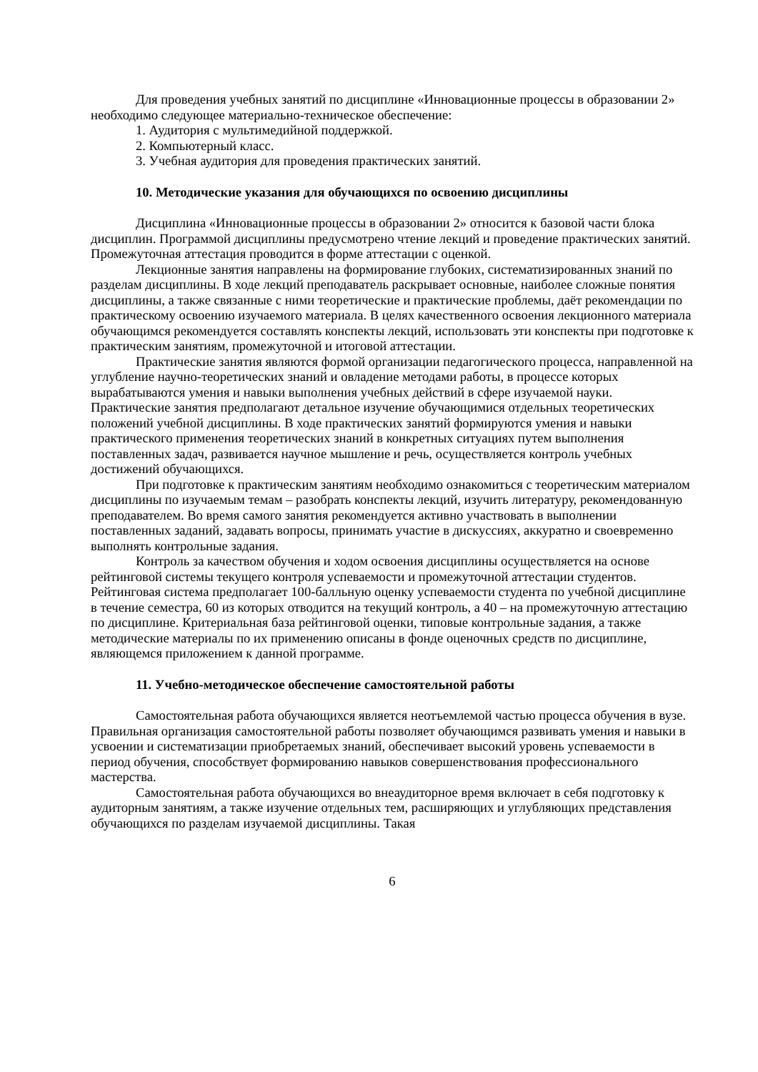Для проведения учебных занятий по дисциплине «Инновационные процессы в образовании 2» необходимо следующее материально-техническое обеспечение:
1. Аудитория с мультимедийной поддержкой.
2. Компьютерный класс.
3. Учебная аудитория для проведения практических занятий.
10. Методические указания для обучающихся по освоению дисциплины
Дисциплина «Инновационные процессы в образовании 2» относится к базовой части блока дисциплин. Программой дисциплины предусмотрено чтение лекций и проведение практических занятий. Промежуточная аттестация проводится в форме аттестации с оценкой.
Лекционные занятия направлены на формирование глубоких, систематизированных знаний по разделам дисциплины. В ходе лекций преподаватель раскрывает основные, наиболее сложные понятия дисциплины, а также связанные с ними теоретические и практические проблемы, даёт рекомендации по практическому освоению изучаемого материала. В целях качественного освоения лекционного материала обучающимся рекомендуется составлять конспекты лекций, использовать эти конспекты при подготовке к практическим занятиям, промежуточной и итоговой аттестации.
Практические занятия являются формой организации педагогического процесса, направленной на углубление научно-теоретических знаний и овладение методами работы, в процессе которых вырабатываются умения и навыки выполнения учебных действий в сфере изучаемой науки. Практические занятия предполагают детальное изучение обучающимися отдельных теоретических положений учебной дисциплины. В ходе практических занятий формируются умения и навыки практического применения теоретических знаний в конкретных ситуациях путем выполнения поставленных задач, развивается научное мышление и речь, осуществляется контроль учебных достижений обучающихся.
При подготовке к практическим занятиям необходимо ознакомиться с теоретическим материалом дисциплины по изучаемым темам – разобрать конспекты лекций, изучить литературу, рекомендованную преподавателем. Во время самого занятия рекомендуется активно участвовать в выполнении поставленных заданий, задавать вопросы, принимать участие в дискуссиях, аккуратно и своевременно выполнять контрольные задания.
Контроль за качеством обучения и ходом освоения дисциплины осуществляется на основе рейтинговой системы текущего контроля успеваемости и промежуточной аттестации студентов. Рейтинговая система предполагает 100-балльную оценку успеваемости студента по учебной дисциплине в течение семестра, 60 из которых отводится на текущий контроль, а 40 – на промежуточную аттестацию по дисциплине. Критериальная база рейтинговой оценки, типовые контрольные задания, а также методические материалы по их применению описаны в фонде оценочных средств по дисциплине, являющемся приложением к данной программе.
11. Учебно-методическое обеспечение самостоятельной работы
Самостоятельная работа обучающихся является неотъемлемой частью процесса обучения в вузе. Правильная организация самостоятельной работы позволяет обучающимся развивать умения и навыки в усвоении и систематизации приобретаемых знаний, обеспечивает высокий уровень успеваемости в период обучения, способствует формированию навыков совершенствования профессионального мастерства.
Самостоятельная работа обучающихся во внеаудиторное время включает в себя подготовку к аудиторным занятиям, а также изучение отдельных тем, расширяющих и углубляющих представления обучающихся по разделам изучаемой дисциплины. Такая
6